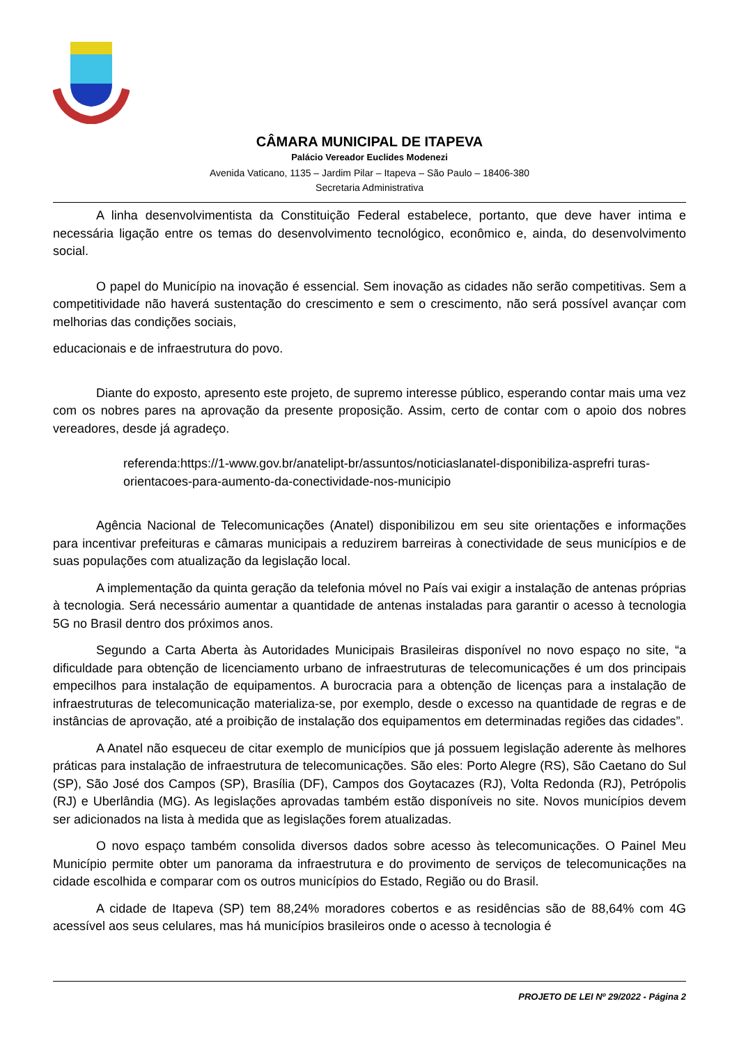CÂMARA MUNICIPAL DE ITAPEVA
Palácio Vereador Euclides Modenezi
Avenida Vaticano, 1135 – Jardim Pilar – Itapeva – São Paulo – 18406-380
Secretaria Administrativa
A linha desenvolvimentista da Constituição Federal estabelece, portanto, que deve haver intima e necessária ligação entre os temas do desenvolvimento tecnológico, econômico e, ainda, do desenvolvimento social.
O papel do Município na inovação é essencial. Sem inovação as cidades não serão competitivas. Sem a competitividade não haverá sustentação do crescimento e sem o crescimento, não será possível avançar com melhorias das condições sociais,
educacionais e de infraestrutura do povo.
Diante do exposto, apresento este projeto, de supremo interesse público, esperando contar mais uma vez com os nobres pares na aprovação da presente proposição. Assim, certo de contar com o apoio dos nobres vereadores, desde já agradeço.
referenda:https://1-www.gov.br/anatelipt-br/assuntos/noticiaslanatel-disponibiliza-asprefri turas-orientacoes-para-aumento-da-conectividade-nos-municipio
Agência Nacional de Telecomunicações (Anatel) disponibilizou em seu site orientações e informações para incentivar prefeituras e câmaras municipais a reduzirem barreiras à conectividade de seus municípios e de suas populações com atualização da legislação local.
A implementação da quinta geração da telefonia móvel no País vai exigir a instalação de antenas próprias à tecnologia. Será necessário aumentar a quantidade de antenas instaladas para garantir o acesso à tecnologia 5G no Brasil dentro dos próximos anos.
Segundo a Carta Aberta às Autoridades Municipais Brasileiras disponível no novo espaço no site, “a dificuldade para obtenção de licenciamento urbano de infraestruturas de telecomunicações é um dos principais empecilhos para instalação de equipamentos. A burocracia para a obtenção de licenças para a instalação de infraestruturas de telecomunicação materializa-se, por exemplo, desde o excesso na quantidade de regras e de instâncias de aprovação, até a proibição de instalação dos equipamentos em determinadas regiões das cidades”.
A Anatel não esqueceu de citar exemplo de municípios que já possuem legislação aderente às melhores práticas para instalação de infraestrutura de telecomunicações. São eles: Porto Alegre (RS), São Caetano do Sul (SP), São José dos Campos (SP), Brasília (DF), Campos dos Goytacazes (RJ), Volta Redonda (RJ), Petrópolis (RJ) e Uberlândia (MG). As legislações aprovadas também estão disponíveis no site. Novos municípios devem ser adicionados na lista à medida que as legislações forem atualizadas.
O novo espaço também consolida diversos dados sobre acesso às telecomunicações. O Painel Meu Município permite obter um panorama da infraestrutura e do provimento de serviços de telecomunicações na cidade escolhida e comparar com os outros municípios do Estado, Região ou do Brasil.
A cidade de Itapeva (SP) tem 88,24% moradores cobertos e as residências são de 88,64% com 4G acessível aos seus celulares, mas há municípios brasileiros onde o acesso à tecnologia é
PROJETO DE LEI Nº 29/2022 - Página 2